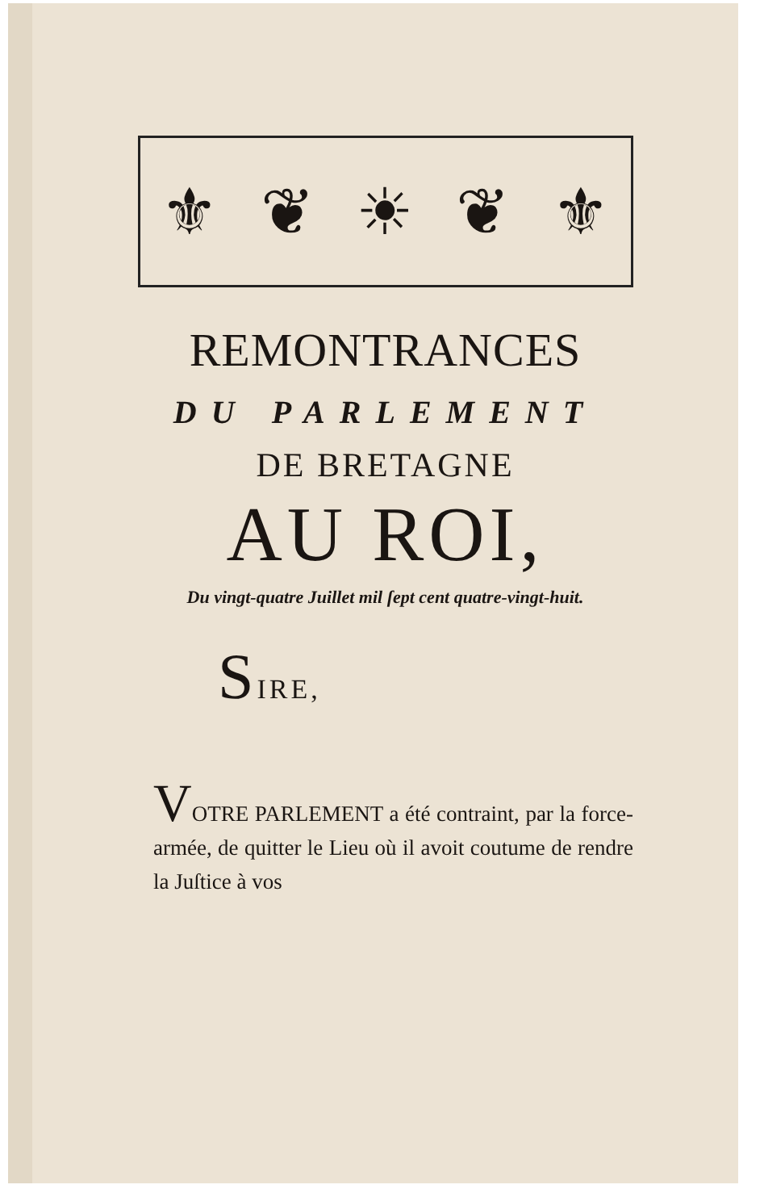⚜ ❦ ☀ ❦ ⚜
REMONTRANCES
DU PARLEMENT
DE BRETAGNE
AU ROI,
Du vingt-quatre Juillet mil ſept cent quatre-vingt-huit.
SIRE,
VOTRE PARLEMENT a été contraint, par la force-armée, de quitter le Lieu où il avoit coutume de rendre la Juſtice à vos